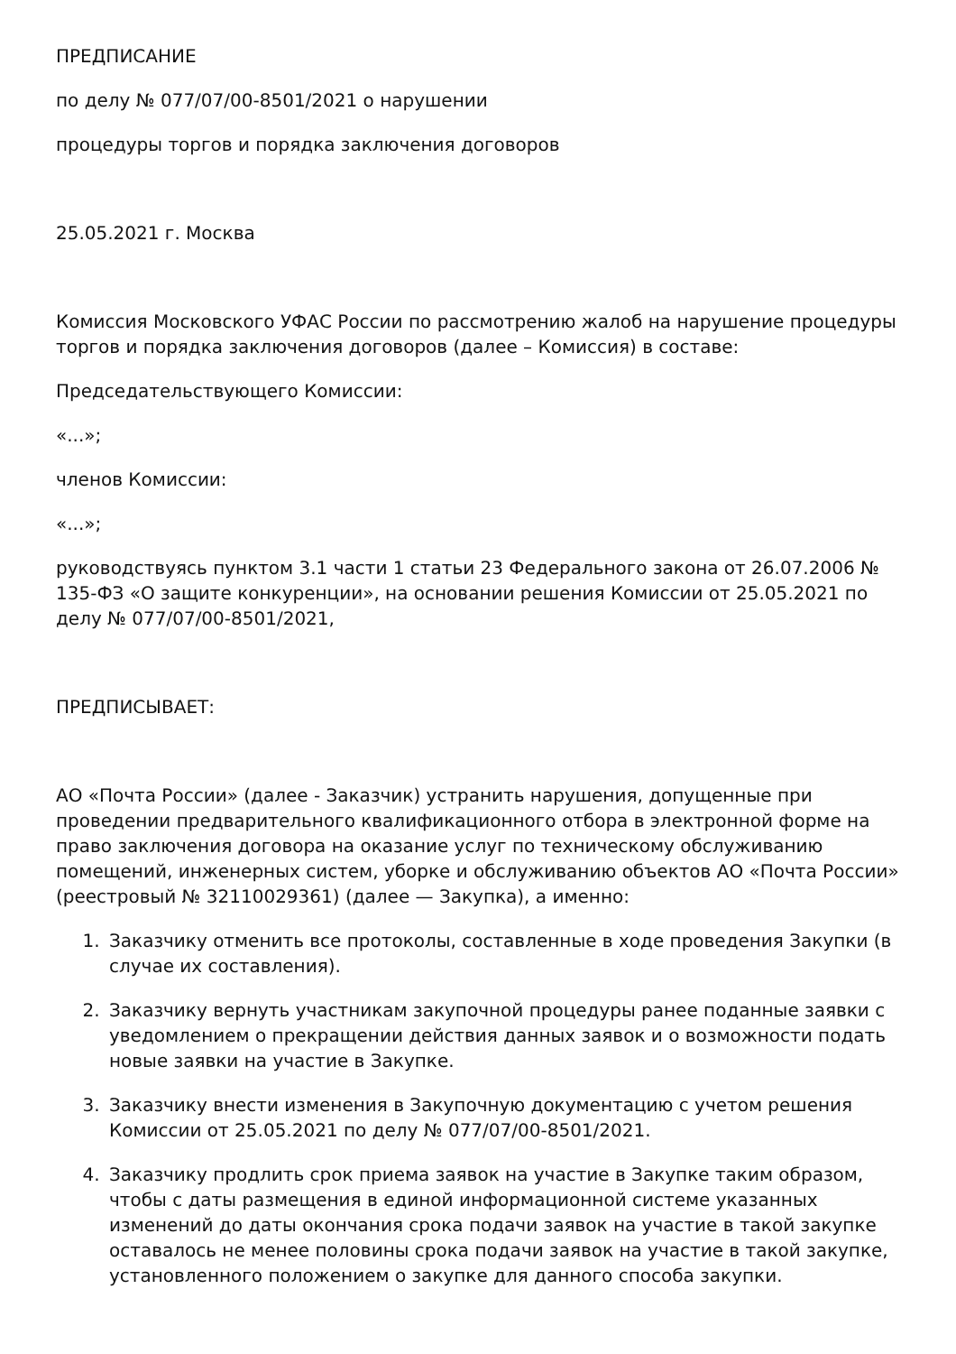ПРЕДПИСАНИЕ
по делу № 077/07/00-8501/2021 о нарушении
процедуры торгов и порядка заключения договоров
25.05.2021 г. Москва
Комиссия Московского УФАС России по рассмотрению жалоб на нарушение процедуры торгов и порядка заключения договоров (далее – Комиссия) в составе:
Председательствующего Комиссии:
«...»;
членов Комиссии:
«...»;
руководствуясь пунктом 3.1 части 1 статьи 23 Федерального закона от 26.07.2006 № 135-ФЗ «О защите конкуренции», на основании решения Комиссии от 25.05.2021 по делу № 077/07/00-8501/2021,
ПРЕДПИСЫВАЕТ:
АО «Почта России» (далее - Заказчик) устранить нарушения, допущенные при проведении предварительного квалификационного отбора в электронной форме на право заключения договора на оказание услуг по техническому обслуживанию помещений, инженерных систем, уборке и обслуживанию объектов АО «Почта России» (реестровый № 32110029361) (далее — Закупка), а именно:
1. Заказчику отменить все протоколы, составленные в ходе проведения Закупки (в случае их составления).
2. Заказчику вернуть участникам закупочной процедуры ранее поданные заявки с уведомлением о прекращении действия данных заявок и о возможности подать новые заявки на участие в Закупке.
3. Заказчику внести изменения в Закупочную документацию с учетом решения Комиссии от 25.05.2021 по делу № 077/07/00-8501/2021.
4. Заказчику продлить срок приема заявок на участие в Закупке таким образом, чтобы с даты размещения в единой информационной системе указанных изменений до даты окончания срока подачи заявок на участие в такой закупке оставалось не менее половины срока подачи заявок на участие в такой закупке, установленного положением о закупке для данного способа закупки.